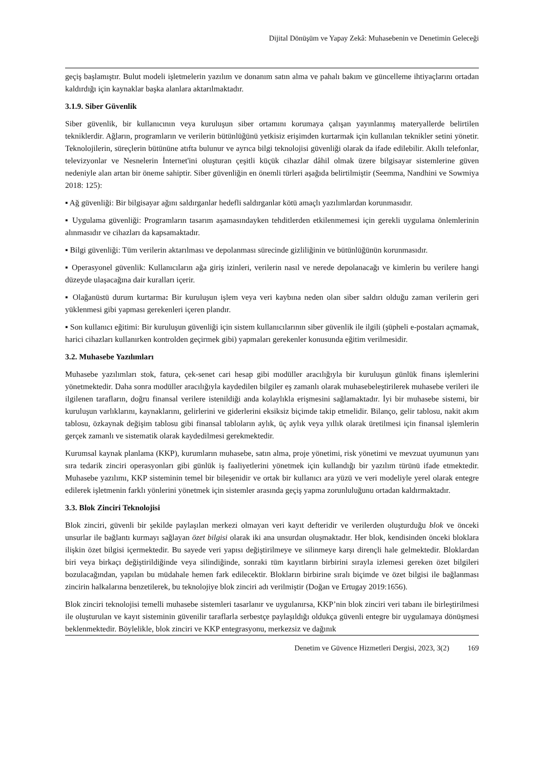Dijital Dönüşüm ve Yapay Zekâ: Muhasebenin ve Denetimin Geleceği
geçiş başlamıştır. Bulut modeli işletmelerin yazılım ve donanım satın alma ve pahalı bakım ve güncelleme ihtiyaçlarını ortadan kaldırdığı için kaynaklar başka alanlara aktarılmaktadır.
3.1.9. Siber Güvenlik
Siber güvenlik, bir kullanıcının veya kuruluşun siber ortamını korumaya çalışan yayınlanmış materyallerde belirtilen tekniklerdir. Ağların, programların ve verilerin bütünlüğünü yetkisiz erişimden kurtarmak için kullanılan teknikler setini yönetir. Teknolojilerin, süreçlerin bütününe atıfta bulunur ve ayrıca bilgi teknolojisi güvenliği olarak da ifade edilebilir. Akıllı telefonlar, televizyonlar ve Nesnelerin İnternet'ini oluşturan çeşitli küçük cihazlar dâhil olmak üzere bilgisayar sistemlerine güven nedeniyle alan artan bir öneme sahiptir. Siber güvenliğin en önemli türleri aşağıda belirtilmiştir (Seemma, Nandhini ve Sowmiya 2018: 125):
▪ Ağ güvenliği: Bir bilgisayar ağını saldırganlar hedefli saldırganlar kötü amaçlı yazılımlardan korunmasıdır.
▪ Uygulama güvenliği: Programların tasarım aşamasındayken tehditlerden etkilenmemesi için gerekli uygulama önlemlerinin alınmasıdır ve cihazları da kapsamaktadır.
▪ Bilgi güvenliği: Tüm verilerin aktarılması ve depolanması sürecinde gizliliğinin ve bütünlüğünün korunmasıdır.
▪ Operasyonel güvenlik: Kullanıcıların ağa giriş izinleri, verilerin nasıl ve nerede depolanacağı ve kimlerin bu verilere hangi düzeyde ulaşacağına dair kuralları içerir.
▪ Olağanüstü durum kurtarma: Bir kuruluşun işlem veya veri kaybına neden olan siber saldırı olduğu zaman verilerin geri yüklenmesi gibi yapması gerekenleri içeren plandır.
▪ Son kullanıcı eğitimi: Bir kuruluşun güvenliği için sistem kullanıcılarının siber güvenlik ile ilgili (şüpheli e-postaları açmamak, harici cihazları kullanırken kontrolden geçirmek gibi) yapmaları gerekenler konusunda eğitim verilmesidir.
3.2. Muhasebe Yazılımları
Muhasebe yazılımları stok, fatura, çek-senet cari hesap gibi modüller aracılığıyla bir kuruluşun günlük finans işlemlerini yönetmektedir. Daha sonra modüller aracılığıyla kaydedilen bilgiler eş zamanlı olarak muhasebeleştirilerek muhasebe verileri ile ilgilenen tarafların, doğru finansal verilere istenildiği anda kolaylıkla erişmesini sağlamaktadır. İyi bir muhasebe sistemi, bir kuruluşun varlıklarını, kaynaklarını, gelirlerini ve giderlerini eksiksiz biçimde takip etmelidir. Bilanço, gelir tablosu, nakit akım tablosu, özkaynak değişim tablosu gibi finansal tabloların aylık, üç aylık veya yıllık olarak üretilmesi için finansal işlemlerin gerçek zamanlı ve sistematik olarak kaydedilmesi gerekmektedir.
Kurumsal kaynak planlama (KKP), kurumların muhasebe, satın alma, proje yönetimi, risk yönetimi ve mevzuat uyumunun yanı sıra tedarik zinciri operasyonları gibi günlük iş faaliyetlerini yönetmek için kullandığı bir yazılım türünü ifade etmektedir. Muhasebe yazılımı, KKP sisteminin temel bir bileşenidir ve ortak bir kullanıcı ara yüzü ve veri modeliyle yerel olarak entegre edilerek işletmenin farklı yönlerini yönetmek için sistemler arasında geçiş yapma zorunluluğunu ortadan kaldırmaktadır.
3.3. Blok Zinciri Teknolojisi
Blok zinciri, güvenli bir şekilde paylaşılan merkezi olmayan veri kayıt defteridir ve verilerden oluşturduğu blok ve önceki unsurlar ile bağlantı kurmayı sağlayan özet bilgisi olarak iki ana unsurdan oluşmaktadır. Her blok, kendisinden önceki bloklara ilişkin özet bilgisi içermektedir. Bu sayede veri yapısı değiştirilmeye ve silinmeye karşı dirençli hale gelmektedir. Bloklardan biri veya birkaçı değiştirildiğinde veya silindiğinde, sonraki tüm kayıtların birbirini sırayla izlemesi gereken özet bilgileri bozulacağından, yapılan bu müdahale hemen fark edilecektir. Blokların birbirine sıralı biçimde ve özet bilgisi ile bağlanması zincirin halkalarına benzetilerek, bu teknolojiye blok zinciri adı verilmiştir (Doğan ve Ertugay 2019:1656).
Blok zinciri teknolojisi temelli muhasebe sistemleri tasarlanır ve uygulanırsa, KKP’nin blok zinciri veri tabanı ile birleştirilmesi ile oluşturulan ve kayıt sisteminin güvenilir taraflarla serbestçe paylaşıldığı oldukça güvenli entegre bir uygulamaya dönüşmesi beklenmektedir. Böylelikle, blok zinciri ve KKP entegrasyonu, merkezsiz ve dağınık
Denetim ve Güvence Hizmetleri Dergisi, 2023, 3(2) 169